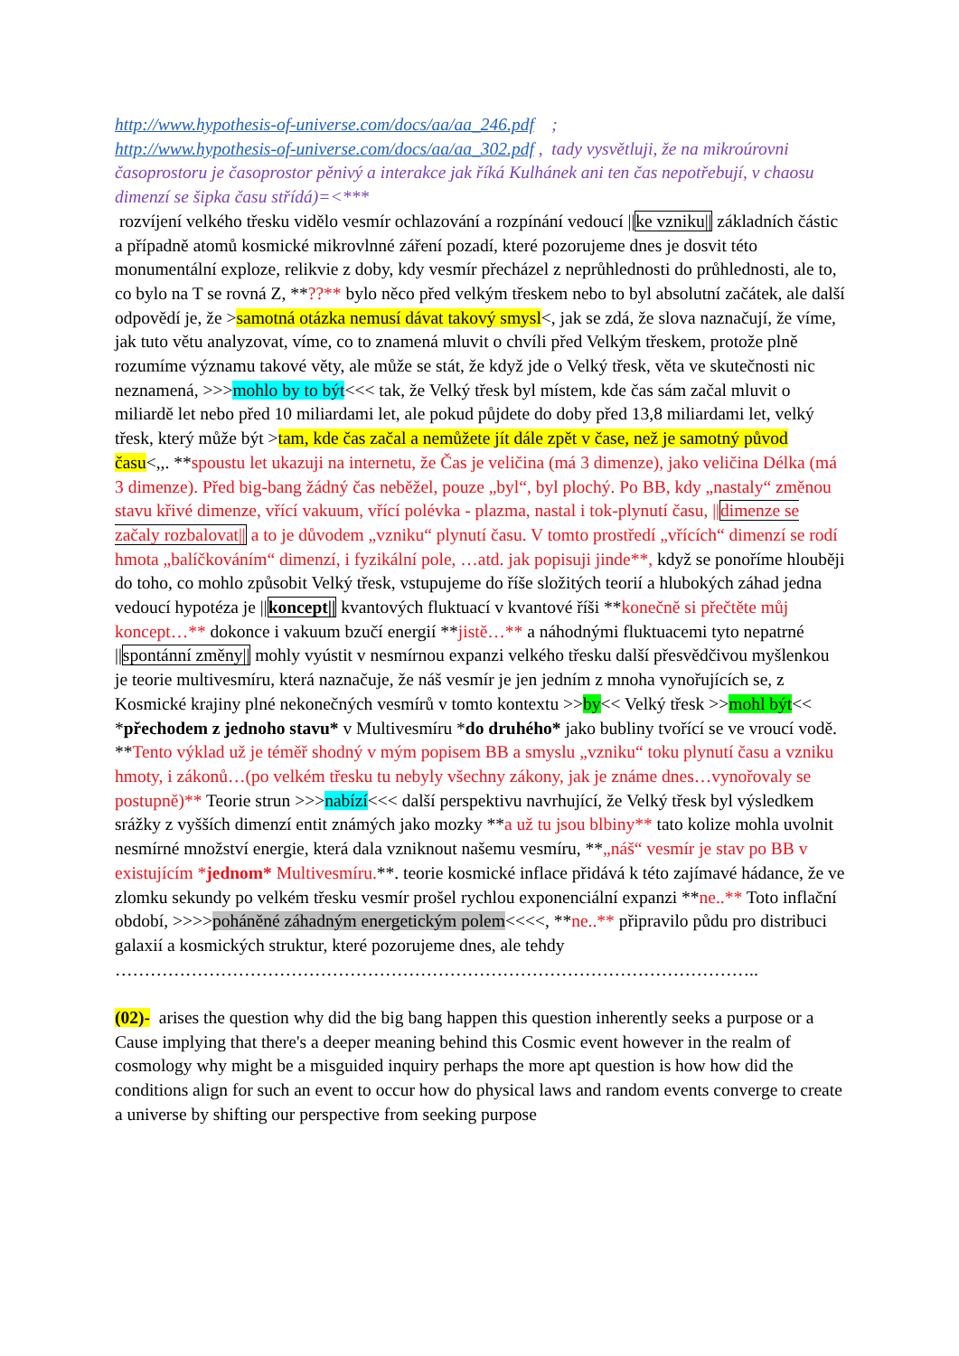http://www.hypothesis-of-universe.com/docs/aa/aa_246.pdf ;
http://www.hypothesis-of-universe.com/docs/aa/aa_302.pdf , tady vysvětluji, že na mikroúrovni časoprostoru je časoprostor pěnivý a interakce jak říká Kulhánek ani ten čas nepotřebují, v chaosu dimenzí se šipka času střídá)=<***
rozvíjení velkého třesku vidělo vesmír ochlazování a rozpínání vedoucí ||ke vzniku|| základních částic a případně atomů kosmické mikrovlnné záření pozadí, které pozorujeme dnes je dosvit této monumentální exploze, relikvie z doby, kdy vesmír přecházel z neprůhlednosti do průhlednosti, ale to, co bylo na T se rovná Z, **??** bylo něco před velkým třeskem nebo to byl absolutní začátek, ale další odpovědí je, že >samotná otázka nemusí dávat takový smysl<, jak se zdá, že slova naznačují, že víme, jak tuto větu analyzovat, víme, co to znamená mluvit o chvíli před Velkým třeskem, protože plně rozumíme významu takové věty, ale může se stát, že když jde o Velký třesk, věta ve skutečnosti nic neznamená, >>>mohlo by to být<<< tak, že Velký třesk byl místem, kde čas sám začal mluvit o miliardě let nebo před 10 miliardami let, ale pokud půjdete do doby před 13,8 miliardami let, velký třesk, který může být >tam, kde čas začal a nemůžete jít dále zpět v čase, než je samotný původ času<,,. **spoustu let ukazuji na internetu, že Čas je veličina (má 3 dimenze), jako veličina Délka (má 3 dimenze). Před big-bang žádný čas neběžel, pouze „byl“, byl plochý. Po BB, kdy „nastaly“ změnou stavu křivé dimenze, vřící vakuum, vřící polévka - plazma, nastal i tok-plynutí času, ||dimenze se začaly rozbalovat|| a to je důvodem „vzniku“ plynutí času. V tomto prostředí „vřících“ dimenzí se rodí hmota „balíčkováním“ dimenzí, i fyzikální pole, …atd. jak popisuji jinde**, když se ponoříme hlouběji do toho, co mohlo způsobit Velký třesk, vstupujeme do říše složitých teorií a hlubokých záhad jedna vedoucí hypotéza je ||koncept|| kvantových fluktuací v kvantové říši **konečně si přečtěte můj koncept…** dokonce i vakuum bzučí energií **jistě…** a náhodnými fluktuacemi tyto nepatrné ||spontánní změny|| mohly vyústit v nesmírnou expanzi velkého třesku další přesvědčivou myšlenkou je teorie multivesmíru, která naznačuje, že náš vesmír je jen jedním z mnoha vynořujících se, z Kosmické krajiny plné nekonečných vesmírů v tomto kontextu >>by<< Velký třesk >>mohl být<< *přechodem z jednoho stavu* v Multivesmíru *do druhého* jako bubliny tvořící se ve vroucí vodě. **Tento výklad už je téměř shodný v mým popisem BB a smyslu „vzniku“ toku plynutí času a vzniku hmoty, i zákonů…(po velkém třesku tu nebyly všechny zákony, jak je známe dnes…vynořovaly se postupně)** Teorie strun >>>nabízí<<< další perspektivu navrhující, že Velký třesk byl výsledkem srážky z vyšších dimenzí entit známých jako mozky **a už tu jsou blbiny** tato kolize mohla uvolnit nesmírné množství energie, která dala vzniknout našemu vesmíru, **„náš“ vesmír je stav po BB v existujícím *jednom* Multivesmíru.**. teorie kosmické inflace přidává k této zajímavé hádance, že ve zlomku sekundy po velkém třesku vesmír prošel rychlou exponenciální expanzi **ne..** Toto inflační období, >>>>poháněné záhadným energetickým polem<<<<, **ne..** připravilo půdu pro distribuci galaxií a kosmických struktur, které pozorujeme dnes, ale tehdy
………………………………………………………………………………………………..
(02)- arises the question why did the big bang happen this question inherently seeks a purpose or a Cause implying that there's a deeper meaning behind this Cosmic event however in the realm of cosmology why might be a misguided inquiry perhaps the more apt question is how how did the conditions align for such an event to occur how do physical laws and random events converge to create a universe by shifting our perspective from seeking purpose